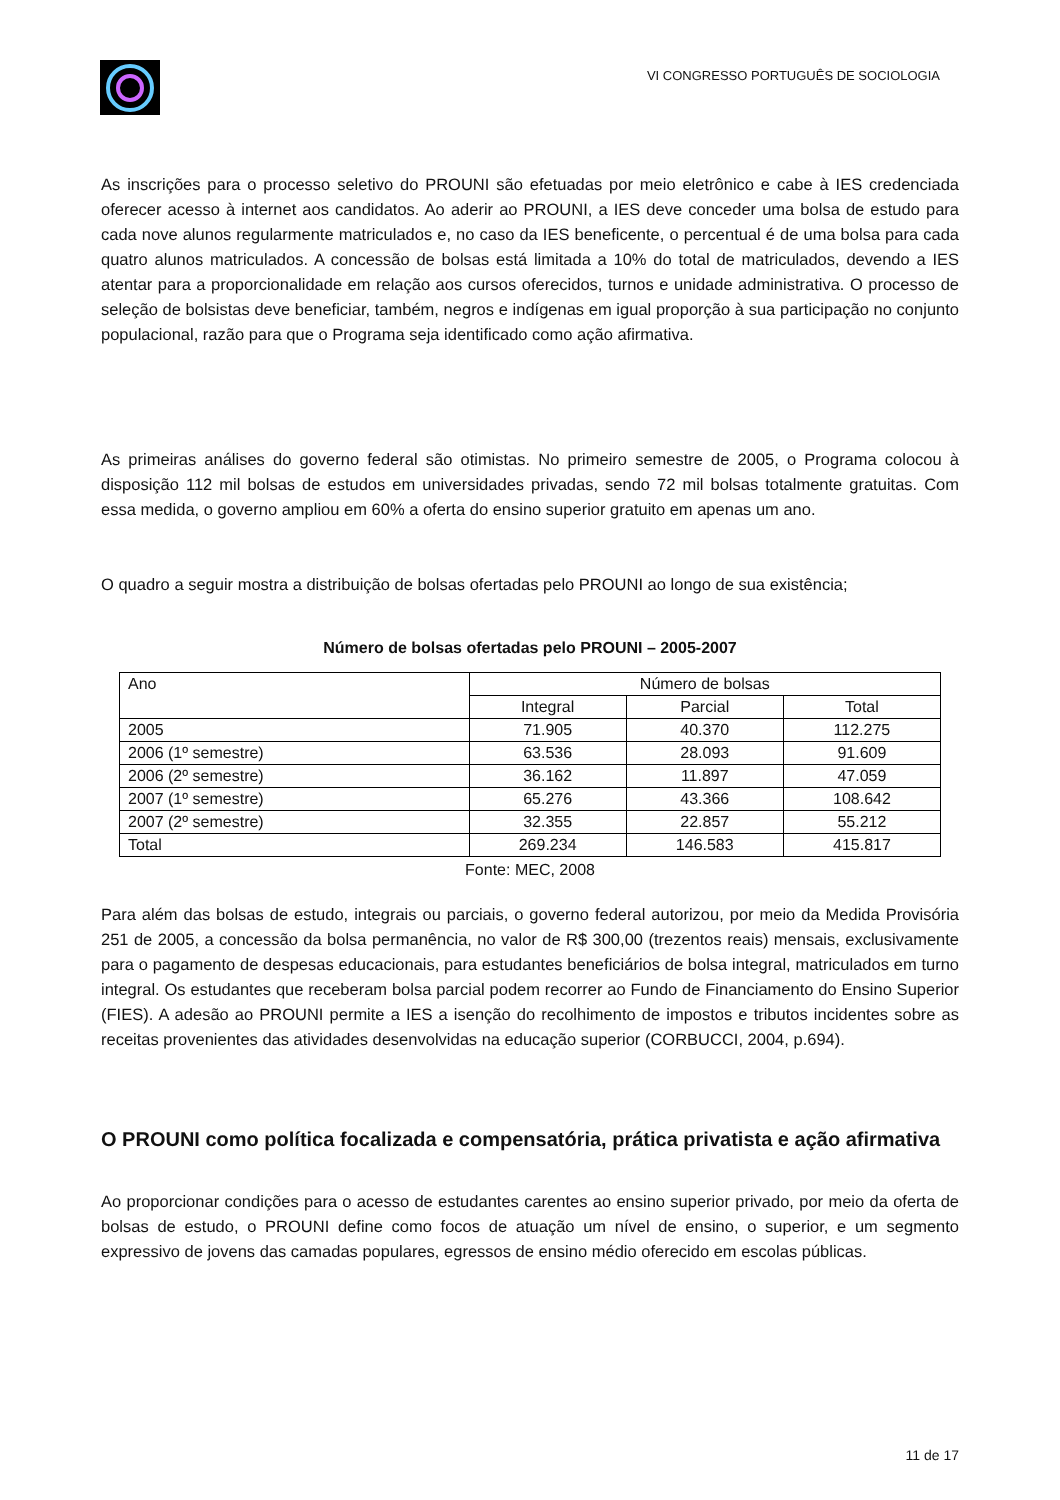VI CONGRESSO PORTUGUÊS DE SOCIOLOGIA
As inscrições para o processo seletivo do PROUNI são efetuadas por meio eletrônico e cabe à IES credenciada oferecer acesso à internet aos candidatos. Ao aderir ao PROUNI, a IES deve conceder uma bolsa de estudo para cada nove alunos regularmente matriculados e, no caso da IES beneficente, o percentual é de uma bolsa para cada quatro alunos matriculados. A concessão de bolsas está limitada a 10% do total de matriculados, devendo a IES atentar para a proporcionalidade em relação aos cursos oferecidos, turnos e unidade administrativa. O processo de seleção de bolsistas deve beneficiar, também, negros e indígenas em igual proporção à sua participação no conjunto populacional, razão para que o Programa seja identificado como ação afirmativa.
As primeiras análises do governo federal são otimistas. No primeiro semestre de 2005, o Programa colocou à disposição 112 mil bolsas de estudos em universidades privadas, sendo 72 mil bolsas totalmente gratuitas. Com essa medida, o governo ampliou em 60% a oferta do ensino superior gratuito em apenas um ano.
O quadro a seguir mostra a distribuição de bolsas ofertadas pelo PROUNI ao longo de sua existência;
Número de bolsas ofertadas pelo PROUNI – 2005-2007
| Ano | Número de bolsas | | |
| | Integral | Parcial | Total |
| 2005 | 71.905 | 40.370 | 112.275 |
| 2006 (1º semestre) | 63.536 | 28.093 | 91.609 |
| 2006 (2º semestre) | 36.162 | 11.897 | 47.059 |
| 2007 (1º semestre) | 65.276 | 43.366 | 108.642 |
| 2007 (2º semestre) | 32.355 | 22.857 | 55.212 |
| Total | 269.234 | 146.583 | 415.817 |
Fonte: MEC, 2008
Para além das bolsas de estudo, integrais ou parciais, o governo federal autorizou, por meio da Medida Provisória 251 de 2005, a concessão da bolsa permanência, no valor de R$ 300,00 (trezentos reais) mensais, exclusivamente para o pagamento de despesas educacionais, para estudantes beneficiários de bolsa integral, matriculados em turno integral. Os estudantes que receberam bolsa parcial podem recorrer ao Fundo de Financiamento do Ensino Superior (FIES). A adesão ao PROUNI permite a IES a isenção do recolhimento de impostos e tributos incidentes sobre as receitas provenientes das atividades desenvolvidas na educação superior (CORBUCCI, 2004, p.694).
O PROUNI como política focalizada e compensatória, prática privatista e ação afirmativa
Ao proporcionar condições para o acesso de estudantes carentes ao ensino superior privado, por meio da oferta de bolsas de estudo, o PROUNI define como focos de atuação um nível de ensino, o superior, e um segmento expressivo de jovens das camadas populares, egressos de ensino médio oferecido em escolas públicas.
11 de 17